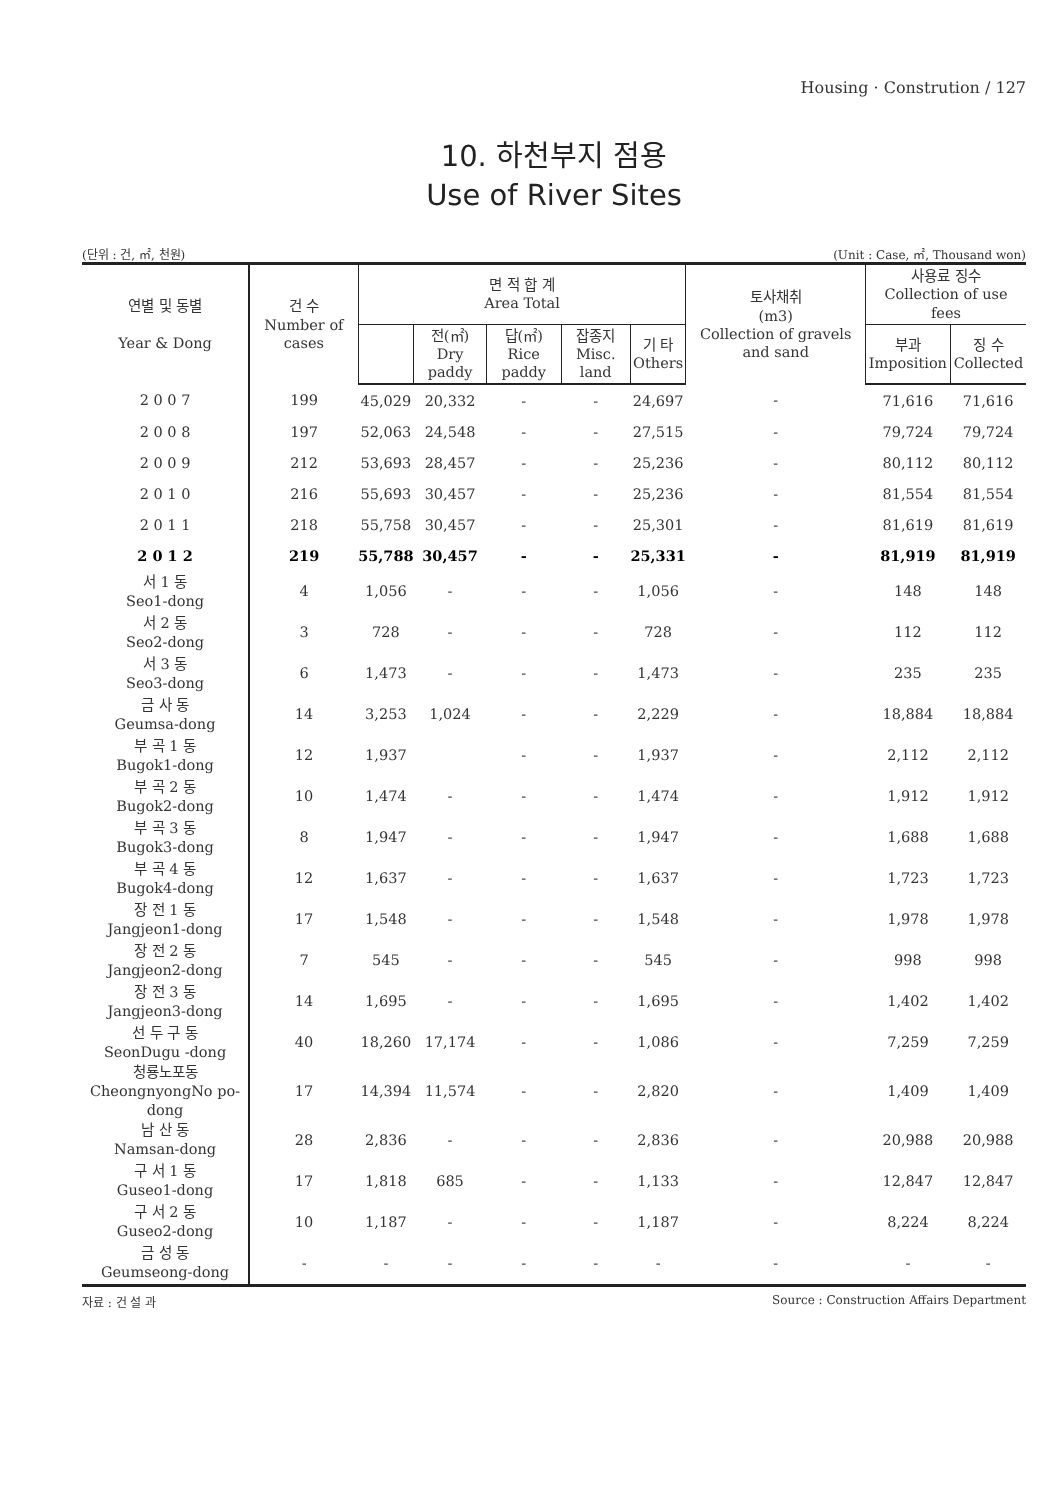Housing · Constrution / 127
10. 하천부지 점용
Use of River Sites
(단위 : 건, ㎡, 천원) (Unit : Case, ㎡, Thousand won)
| 연별 및 동별 Year & Dong | 건 수 Number of cases | 면 적 합 계 Area Total | | | | | 토사채취 (m3) Collection of gravels and sand | 사용료 징수 Collection of use fees | |
| --- | --- | --- | --- | --- | --- | --- | --- | --- | --- |
| | | | 전(㎡) Dry paddy | 답(㎡) Rice paddy | 잡종지 Misc. land | 기 타 Others | | 부과 Imposition | 징 수 Collected |
| 2 0 0 7 | 199 | 45,029 | 20,332 | - | - | 24,697 | - | 71,616 | 71,616 |
| 2 0 0 8 | 197 | 52,063 | 24,548 | - | - | 27,515 | - | 79,724 | 79,724 |
| 2 0 0 9 | 212 | 53,693 | 28,457 | - | - | 25,236 | - | 80,112 | 80,112 |
| 2 0 1 0 | 216 | 55,693 | 30,457 | - | - | 25,236 | - | 81,554 | 81,554 |
| 2 0 1 1 | 218 | 55,758 | 30,457 | - | - | 25,301 | - | 81,619 | 81,619 |
| 2 0 1 2 | 219 | 55,788 | 30,457 | - | - | 25,331 | - | 81,919 | 81,919 |
| 서 1 동 Seo1-dong | 4 | 1,056 | - | - | - | 1,056 | - | 148 | 148 |
| 서 2 동 Seo2-dong | 3 | 728 | - | - | - | 728 | - | 112 | 112 |
| 서 3 동 Seo3-dong | 6 | 1,473 | - | - | - | 1,473 | - | 235 | 235 |
| 금 사 동 Geumsa-dong | 14 | 3,253 | 1,024 | - | - | 2,229 | - | 18,884 | 18,884 |
| 부 곡 1 동 Bugok1-dong | 12 | 1,937 | | - | - | 1,937 | - | 2,112 | 2,112 |
| 부 곡 2 동 Bugok2-dong | 10 | 1,474 | - | - | - | 1,474 | - | 1,912 | 1,912 |
| 부 곡 3 동 Bugok3-dong | 8 | 1,947 | - | - | - | 1,947 | - | 1,688 | 1,688 |
| 부 곡 4 동 Bugok4-dong | 12 | 1,637 | - | - | - | 1,637 | - | 1,723 | 1,723 |
| 장 전 1 동 Jangjeon1-dong | 17 | 1,548 | - | - | - | 1,548 | - | 1,978 | 1,978 |
| 장 전 2 동 Jangjeon2-dong | 7 | 545 | - | - | - | 545 | - | 998 | 998 |
| 장 전 3 동 Jangjeon3-dong | 14 | 1,695 | - | - | - | 1,695 | - | 1,402 | 1,402 |
| 선 두 구 동 SeonDugu -dong | 40 | 18,260 | 17,174 | - | - | 1,086 | - | 7,259 | 7,259 |
| 청룡노포동 CheongnyongNo po-dong | 17 | 14,394 | 11,574 | - | - | 2,820 | - | 1,409 | 1,409 |
| 남 산 동 Namsan-dong | 28 | 2,836 | - | - | - | 2,836 | - | 20,988 | 20,988 |
| 구 서 1 동 Guseo1-dong | 17 | 1,818 | 685 | - | - | 1,133 | - | 12,847 | 12,847 |
| 구 서 2 동 Guseo2-dong | 10 | 1,187 | - | - | - | 1,187 | - | 8,224 | 8,224 |
| 금 성 동 Geumseong-dong | - | - | - | - | - | - | - | - | - |
자료 : 건 설 과 Source : Construction Affairs Department